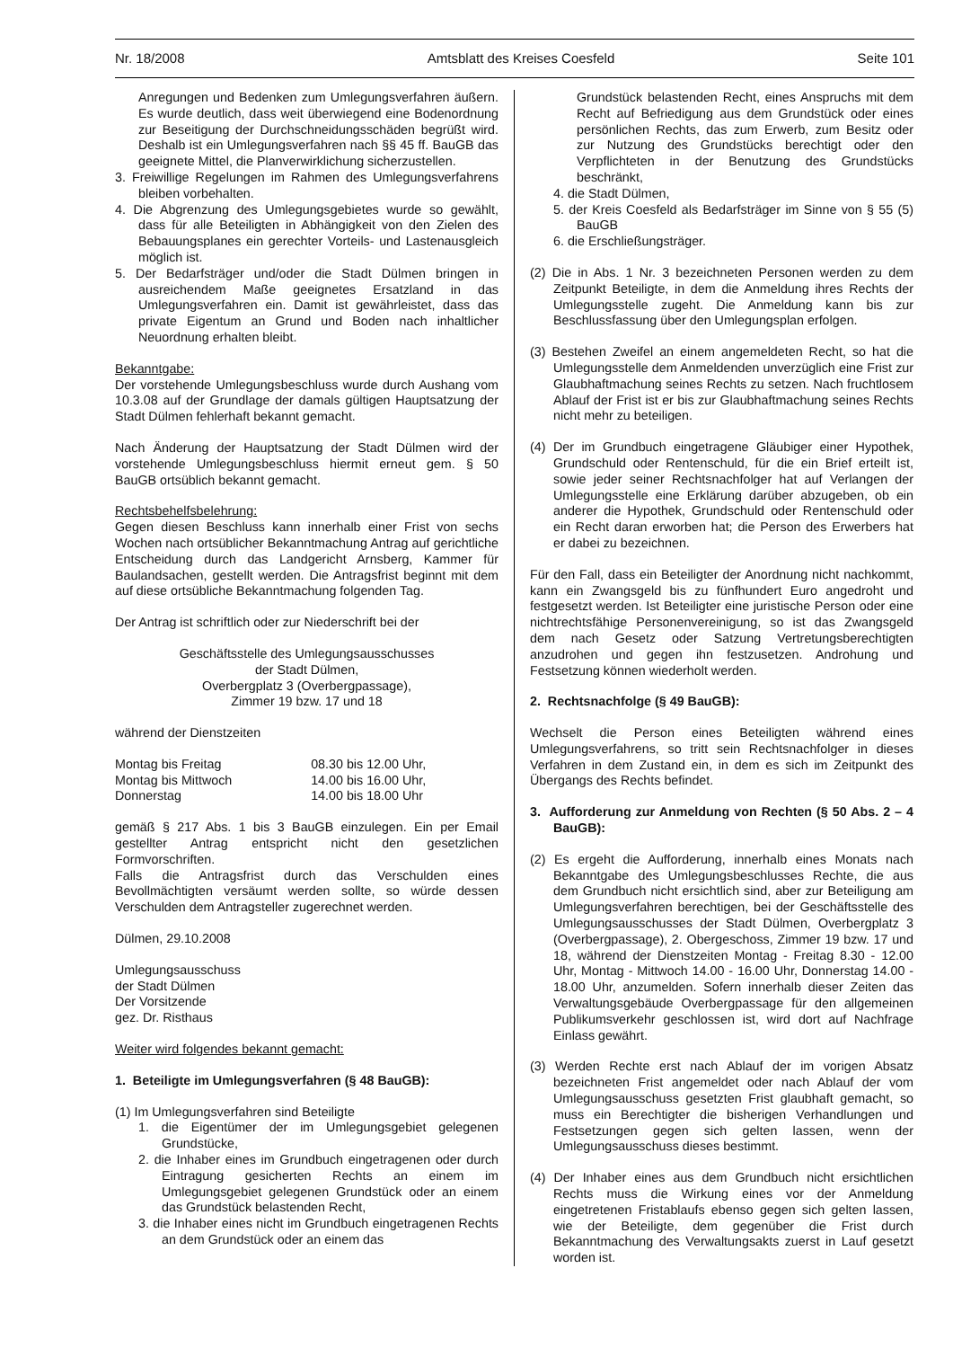Nr. 18/2008 Amtsblatt des Kreises Coesfeld Seite 101
Anregungen und Bedenken zum Umlegungsverfahren äußern. Es wurde deutlich, dass weit überwiegend eine Bodenordnung zur Beseitigung der Durchschneidungsschäden begrüßt wird. Deshalb ist ein Umlegungsverfahren nach §§ 45 ff. BauGB das geeignete Mittel, die Planverwirklichung sicherzustellen.
3. Freiwillige Regelungen im Rahmen des Umlegungsverfahrens bleiben vorbehalten.
4. Die Abgrenzung des Umlegungsgebietes wurde so gewählt, dass für alle Beteiligten in Abhängigkeit von den Zielen des Bebauungsplanes ein gerechter Vorteils- und Lastenausgleich möglich ist.
5. Der Bedarfsträger und/oder die Stadt Dülmen bringen in ausreichendem Maße geeignetes Ersatzland in das Umlegungsverfahren ein. Damit ist gewährleistet, dass das private Eigentum an Grund und Boden nach inhaltlicher Neuordnung erhalten bleibt.
Bekanntgabe:
Der vorstehende Umlegungsbeschluss wurde durch Aushang vom 10.3.08 auf der Grundlage der damals gültigen Hauptsatzung der Stadt Dülmen fehlerhaft bekannt gemacht.
Nach Änderung der Hauptsatzung der Stadt Dülmen wird der vorstehende Umlegungsbeschluss hiermit erneut gem. § 50 BauGB ortsüblich bekannt gemacht.
Rechtsbehelfsbelehrung:
Gegen diesen Beschluss kann innerhalb einer Frist von sechs Wochen nach ortsüblicher Bekanntmachung Antrag auf gerichtliche Entscheidung durch das Landgericht Arnsberg, Kammer für Baulandsachen, gestellt werden. Die Antragsfrist beginnt mit dem auf diese ortsübliche Bekanntmachung folgenden Tag.
Der Antrag ist schriftlich oder zur Niederschrift bei der
Geschäftsstelle des Umlegungsausschusses
der Stadt Dülmen,
Overbergplatz 3 (Overbergpassage),
Zimmer 19 bzw. 17 und 18
während der Dienstzeiten
| Montag bis Freitag | 08.30 bis 12.00 Uhr, |
| Montag bis Mittwoch | 14.00 bis 16.00 Uhr, |
| Donnerstag | 14.00 bis 18.00 Uhr |
gemäß § 217 Abs. 1 bis 3 BauGB einzulegen. Ein per Email gestellter Antrag entspricht nicht den gesetzlichen Formvorschriften.
Falls die Antragsfrist durch das Verschulden eines Bevollmächtigten versäumt werden sollte, so würde dessen Verschulden dem Antragsteller zugerechnet werden.
Dülmen, 29.10.2008
Umlegungsausschuss
der Stadt Dülmen
Der Vorsitzende
gez. Dr. Risthaus
Weiter wird folgendes bekannt gemacht:
1. Beteiligte im Umlegungsverfahren (§ 48 BauGB):
(1) Im Umlegungsverfahren sind Beteiligte
1. die Eigentümer der im Umlegungsgebiet gelegenen Grundstücke,
2. die Inhaber eines im Grundbuch eingetragenen oder durch Eintragung gesicherten Rechts an einem im Umlegungsgebiet gelegenen Grundstück oder an einem das Grundstück belastenden Recht,
3. die Inhaber eines nicht im Grundbuch eingetragenen Rechts an dem Grundstück oder an einem das
Grundstück belastenden Recht, eines Anspruchs mit dem Recht auf Befriedigung aus dem Grundstück oder eines persönlichen Rechts, das zum Erwerb, zum Besitz oder zur Nutzung des Grundstücks berechtigt oder den Verpflichteten in der Benutzung des Grundstücks beschränkt,
4. die Stadt Dülmen,
5. der Kreis Coesfeld als Bedarfsträger im Sinne von § 55 (5) BauGB
6. die Erschließungsträger.
(2) Die in Abs. 1 Nr. 3 bezeichneten Personen werden zu dem Zeitpunkt Beteiligte, in dem die Anmeldung ihres Rechts der Umlegungsstelle zugeht. Die Anmeldung kann bis zur Beschlussfassung über den Umlegungsplan erfolgen.
(3) Bestehen Zweifel an einem angemeldeten Recht, so hat die Umlegungsstelle dem Anmeldenden unverzüglich eine Frist zur Glaubhaftmachung seines Rechts zu setzen. Nach fruchtlosem Ablauf der Frist ist er bis zur Glaubhaftmachung seines Rechts nicht mehr zu beteiligen.
(4) Der im Grundbuch eingetragene Gläubiger einer Hypothek, Grundschuld oder Rentenschuld, für die ein Brief erteilt ist, sowie jeder seiner Rechtsnachfolger hat auf Verlangen der Umlegungsstelle eine Erklärung darüber abzugeben, ob ein anderer die Hypothek, Grundschuld oder Rentenschuld oder ein Recht daran erworben hat; die Person des Erwerbers hat er dabei zu bezeichnen.
Für den Fall, dass ein Beteiligter der Anordnung nicht nachkommt, kann ein Zwangsgeld bis zu fünfhundert Euro angedroht und festgesetzt werden. Ist Beteiligter eine juristische Person oder eine nichtrechtsfähige Personenvereinigung, so ist das Zwangsgeld dem nach Gesetz oder Satzung Vertretungsberechtigten anzudrohen und gegen ihn festzusetzen. Androhung und Festsetzung können wiederholt werden.
2. Rechtsnachfolge (§ 49 BauGB):
Wechselt die Person eines Beteiligten während eines Umlegungsverfahrens, so tritt sein Rechtsnachfolger in dieses Verfahren in dem Zustand ein, in dem es sich im Zeitpunkt des Übergangs des Rechts befindet.
3. Aufforderung zur Anmeldung von Rechten (§ 50 Abs. 2 – 4 BauGB):
(2) Es ergeht die Aufforderung, innerhalb eines Monats nach Bekanntgabe des Umlegungsbeschlusses Rechte, die aus dem Grundbuch nicht ersichtlich sind, aber zur Beteiligung am Umlegungsverfahren berechtigen, bei der Geschäftsstelle des Umlegungsausschusses der Stadt Dülmen, Overbergplatz 3 (Overbergpassage), 2. Obergeschoss, Zimmer 19 bzw. 17 und 18, während der Dienstzeiten Montag - Freitag 8.30 - 12.00 Uhr, Montag - Mittwoch 14.00 - 16.00 Uhr, Donnerstag 14.00 - 18.00 Uhr, anzumelden. Sofern innerhalb dieser Zeiten das Verwaltungsgebäude Overbergpassage für den allgemeinen Publikumsverkehr geschlossen ist, wird dort auf Nachfrage Einlass gewährt.
(3) Werden Rechte erst nach Ablauf der im vorigen Absatz bezeichneten Frist angemeldet oder nach Ablauf der vom Umlegungsausschuss gesetzten Frist glaubhaft gemacht, so muss ein Berechtigter die bisherigen Verhandlungen und Festsetzungen gegen sich gelten lassen, wenn der Umlegungsausschuss dieses bestimmt.
(4) Der Inhaber eines aus dem Grundbuch nicht ersichtlichen Rechts muss die Wirkung eines vor der Anmeldung eingetretenen Fristablaufs ebenso gegen sich gelten lassen, wie der Beteiligte, dem gegenüber die Frist durch Bekanntmachung des Verwaltungsakts zuerst in Lauf gesetzt worden ist.